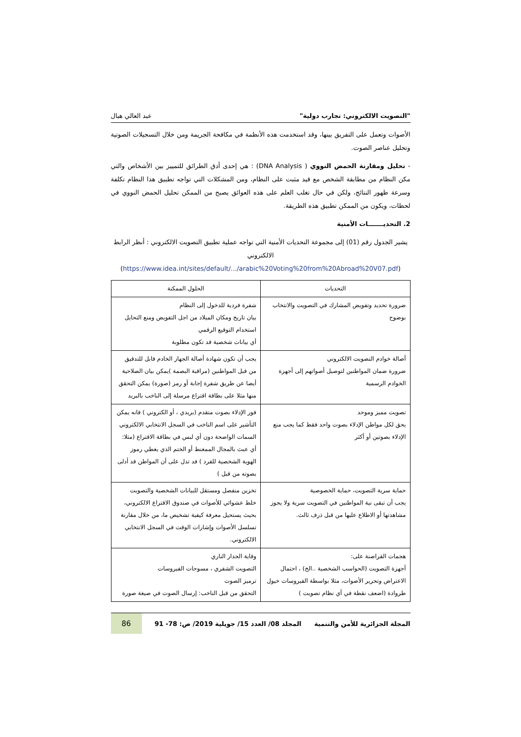"التصويت الالكتروني: تجارب دولية" عبد العالي هبال
الأصوات وتعمل على التفريق بينها، وقد استخدمت هذه الأنظمة في مكافحة الجريمة ومن خلال التسجيلات الصوتية وتحليل عناصر الصوت.
- تحليل ومقارنة الحمض النووي ( DNA Analysis) : هي إحدى أدق الطرائق للتمييز بين الأشخاص والتي مكن النظام من مطابقة الشخص مع قيد مثبت على النظام، ومن المشكلات التي تواجه تطبيق هذا النظام تكلفة وسرعة ظهور النتائج، ولكن في حال تغلب العلم على هذه العوائق يصبح من الممكن تحليل الحمض النووي في لحظات، ويكون من الممكن تطبيق هذه الطريقة.
2. التحديـــــــات الأمنية
يشير الجدول رقم (01) إلى مجموعة التحديات الأمنية التي تواجه عملية تطبيق التصويت الالكتروني : أنظر الرابط الالكتروني
(https://www.idea.int/sites/default/.../arabic%20Voting%20from%20Abroad%20V07.pdf)
| التحديات | الحلول الممكنة |
| --- | --- |
| ضرورة تحديد وتفويض المشارك في التصويت والانتخاب بوضوح | شفرة فردية للدخول إلى النظام بيان تاريخ ومكان الميلاد من اجل التفويض ومنع التحايل استخدام التوقيع الرقمي أي بيانات شخصية قد تكون مطلوبة |
| أصالة خوادم التصويت الالكتروني ضرورة ضمان المواطنين لتوصيل أصواتهم إلى أجهزة الخوادم الرسمية | يجب أن تكون شهادة أصالة الجهاز الخادم قابل للتدقيق من قبل المواطنين (مراقبة البصمة )يمكن بيان الصلاحية أيضا عن طريق شفرة إجابة أو رمز (صورة) يمكن التحقق منها مثلا على بطاقة اقتراع مرسلة إلى الناخب بالبريد |
| تصويت مميز وموحد يحق لكل مواطن الإدلاء بصوت واحد فقط كما يجب منع الإدلاء بصوتين أو أكثر | فور الإدلاء بصوت متقدم (بريدي ، أو الكتروني ) فانه يمكن التأشير على اسم الناخب في السجل الانتخابي الالكتروني السمات الواضحة دون أي لبس في بطاقة الاقتراع (مثلا: أي عبث بالمجال الممغنط أو الختم الذي يغطي رموز الهوية الشخصية للفرد ) فد تدل على أن المواطن قد أدلى بصوته من قبل ) |
| حماية سرية التصويت، حماية الخصوصية يجب أن تبقى نية المواطنين في التصويت سرية ولا يجوز مشاهدتها أو الاطلاع عليها من قبل ذرف ثالث. | تخزين منفصل ومستقل للبيانات الشخصية والتصويت خلط عشوائي للأصوات في صندوق الاقتراع الالكتروني، بحيث يستحيل معرفة كيفية تشخيص ما، من خلال مقارنة تسلسل الأصوات وإشارات الوقت في السجل الانتخابي الالكتروني. |
| هجمات القراصنة على: أجهزة التصويت (الحواسب الشخصية ..الخ) ، احتمال الاعتراض وتحرير الأصوات، مثلا بواسطة الفيروسات خيول طروادة (اضعف نقطة في أي نظام تصويت ) | وقاية الجدار الناري التصويت الشفري ، مسوحات الفيروسات ترميز الصوت التحقق من قبل الناخب: إرسال الصوت في صيغة صورة |
المجلة الجزائرية للأمن والتنمية المجلد 08/ العدد 15/ جويلية 2019/ ص: 78- 91 86